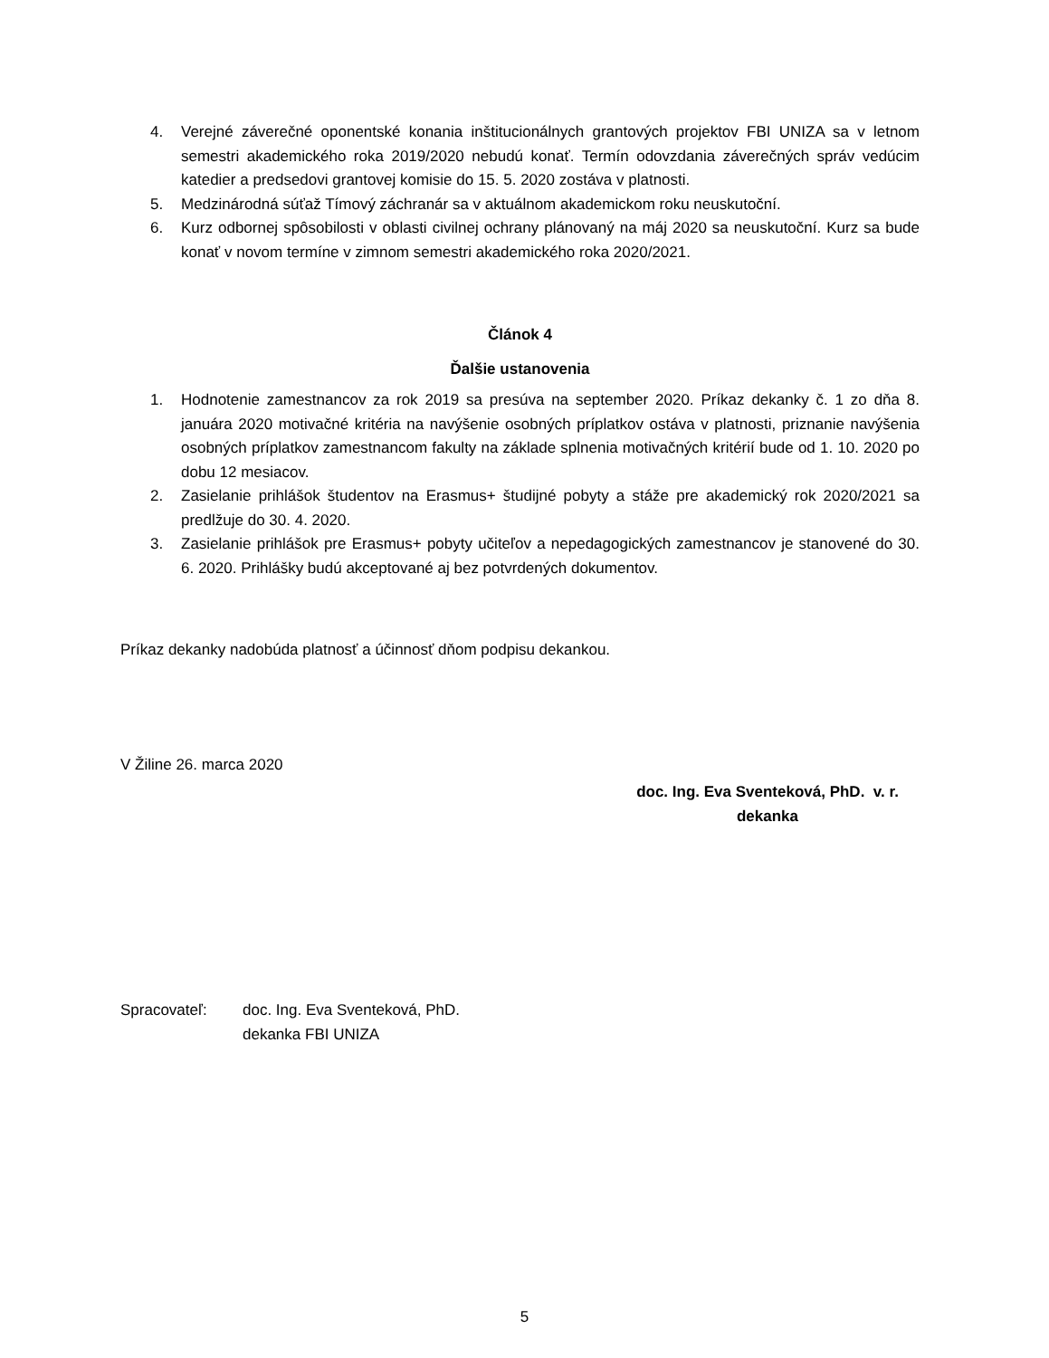4. Verejné záverečné oponentské konania inštitucionálnych grantových projektov FBI UNIZA sa v letnom semestri akademického roka 2019/2020 nebudú konať. Termín odovzdania záverečných správ vedúcim katedier a predsedovi grantovej komisie do 15. 5. 2020 zostáva v platnosti.
5. Medzinárodná súťaž Tímový záchranár sa v aktuálnom akademickom roku neuskutoční.
6. Kurz odbornej spôsobilosti v oblasti civilnej ochrany plánovaný na máj 2020 sa neuskutoční. Kurz sa bude konať v novom termíne v zimnom semestri akademického roka 2020/2021.
Článok 4
Ďalšie ustanovenia
1. Hodnotenie zamestnancov za rok 2019 sa presúva na september 2020. Príkaz dekanky č. 1 zo dňa 8. januára 2020 motivačné kritéria na navýšenie osobných príplatkov ostáva v platnosti, priznanie navýšenia osobných príplatkov zamestnancom fakulty na základe splnenia motivačných kritérií bude od 1. 10. 2020 po dobu 12 mesiacov.
2. Zasielanie prihlášok študentov na Erasmus+ študijné pobyty a stáže pre akademický rok 2020/2021 sa predlžuje do 30. 4. 2020.
3. Zasielanie prihlášok pre Erasmus+ pobyty učiteľov a nepedagogických zamestnancov je stanovené do 30. 6. 2020. Prihlášky budú akceptované aj bez potvrdených dokumentov.
Príkaz dekanky nadobúda platnosť a účinnosť dňom podpisu dekankou.
V Žiline 26. marca 2020
doc. Ing. Eva Sventeková, PhD. v. r.
dekanka
Spracovateľ: doc. Ing. Eva Sventeková, PhD.
dekanka FBI UNIZA
5